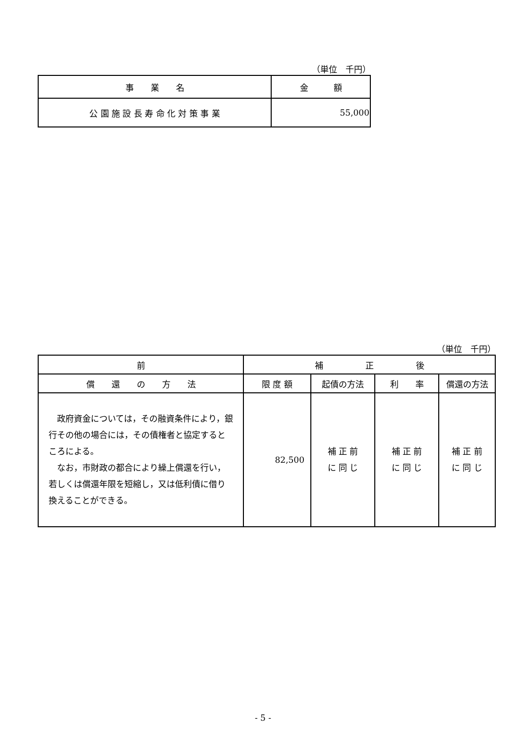（単位　千円）
| 事 業 名 | 金 額 |
| --- | --- |
| 公 園 施 設 長 寿 命 化 対 策 事 業 | 55,000 |
（単位　千円）
| 前 | 補 正 後 | | | |
| --- | --- | --- | --- | --- |
| 償 還 の 方 法 | 限 度 額 | 起債の方法 | 利 率 | 償還の方法 |
| 政府資金については，その融資条件により，銀行その他の場合には，その債権者と協定するところによる。 なお，市財政の都合により繰上償還を行い，若しくは償還年限を短縮し，又は低利債に借り換えることができる。 | 82,500 | 補 正 前 に 同 じ | 補 正 前 に 同 じ | 補 正 前 に 同 じ |
- 5 -